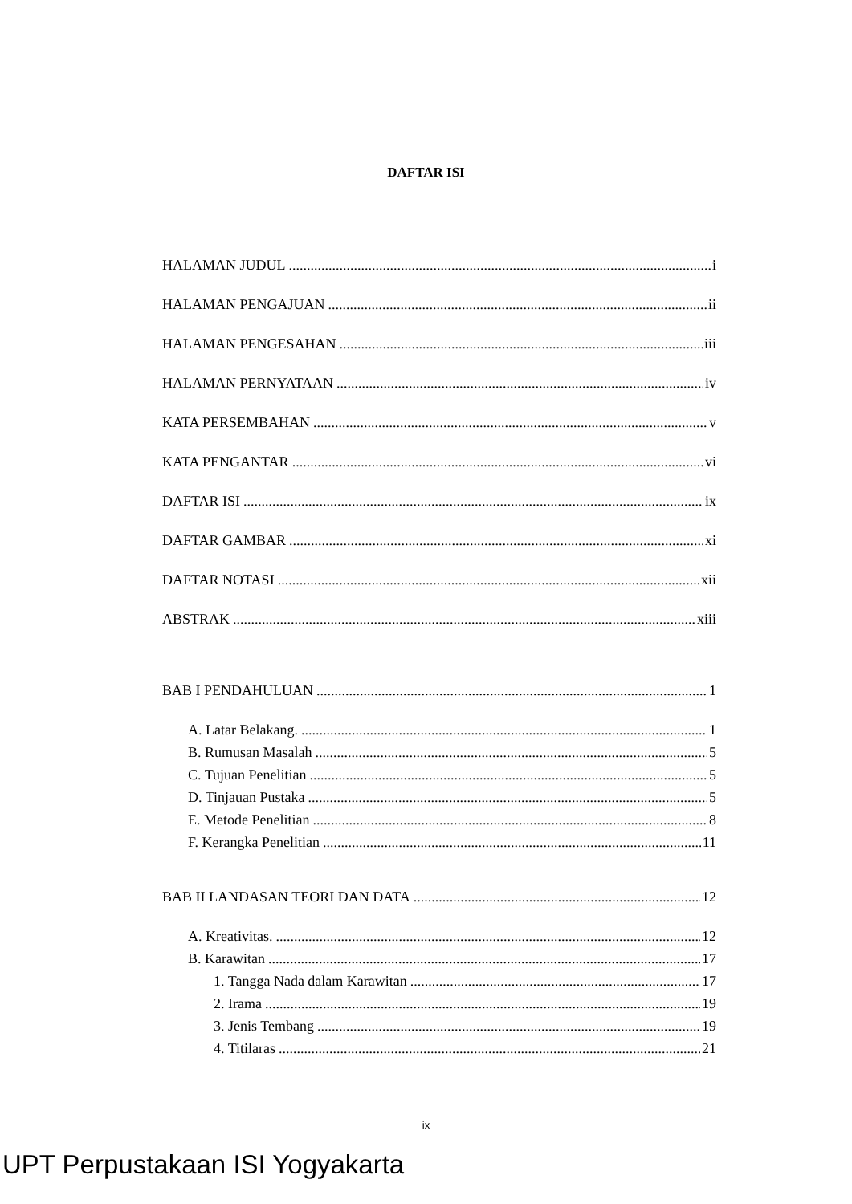DAFTAR ISI
HALAMAN JUDUL i
HALAMAN PENGAJUAN ii
HALAMAN PENGESAHAN iii
HALAMAN PERNYATAAN iv
KATA PERSEMBAHAN v
KATA PENGANTAR vi
DAFTAR ISI ix
DAFTAR GAMBAR xi
DAFTAR NOTASI xii
ABSTRAK xiii
BAB I PENDAHULUAN 1
A. Latar Belakang. 1
B. Rumusan Masalah 5
C. Tujuan Penelitian 5
D. Tinjauan Pustaka 5
E. Metode Penelitian 8
F. Kerangka Penelitian 11
BAB II LANDASAN TEORI DAN DATA 12
A. Kreativitas. 12
B. Karawitan 17
1. Tangga Nada dalam Karawitan 17
2. Irama 19
3. Jenis Tembang 19
4. Titilaras 21
ix
UPT Perpustakaan ISI Yogyakarta